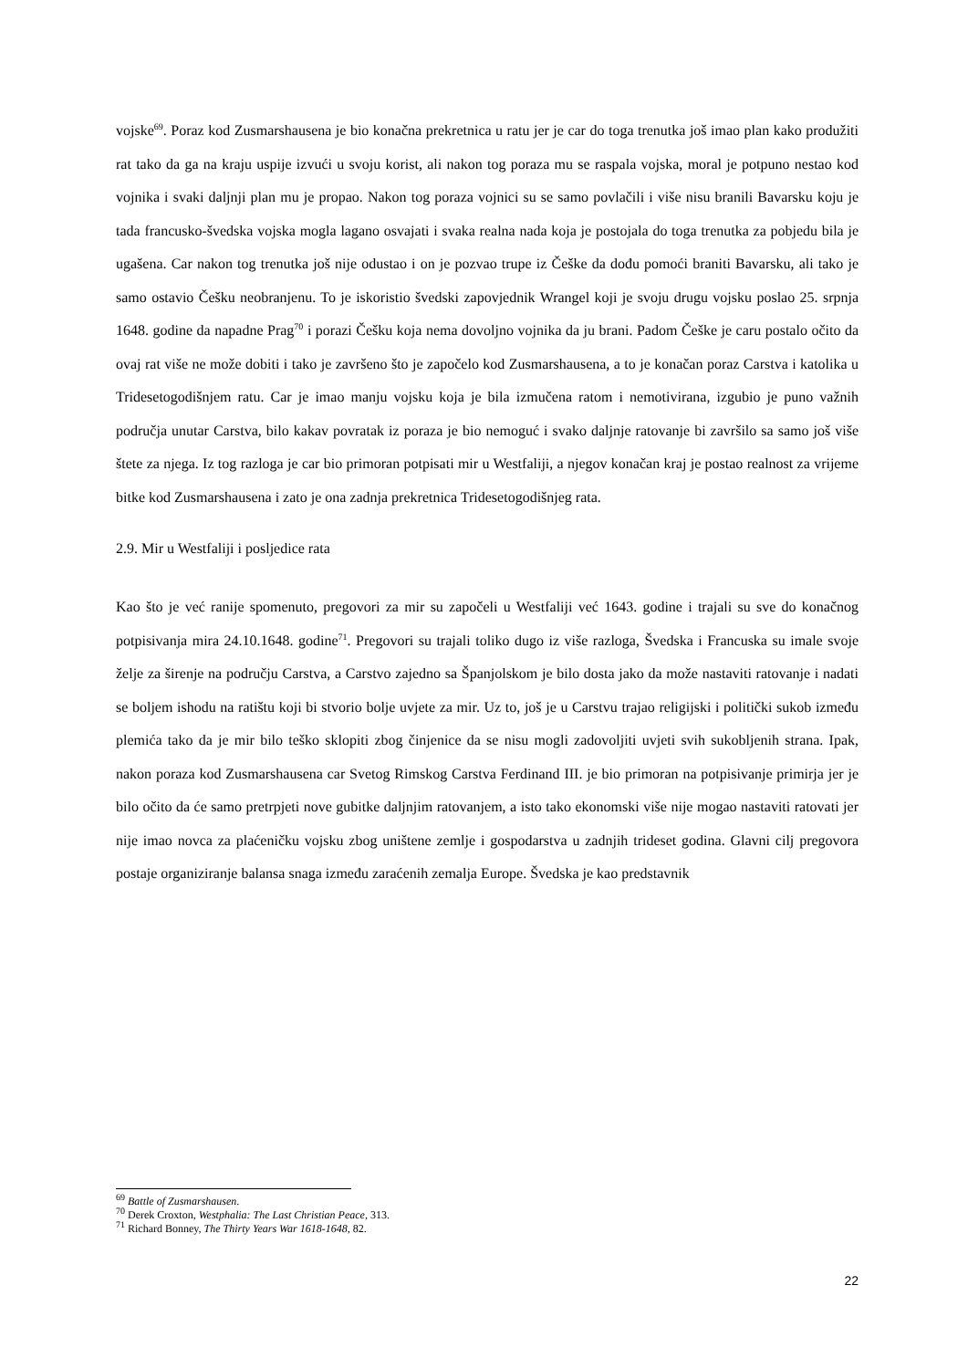vojske<sup>69</sup>. Poraz kod Zusmarshausena je bio konačna prekretnica u ratu jer je car do toga trenutka još imao plan kako produžiti rat tako da ga na kraju uspije izvući u svoju korist, ali nakon tog poraza mu se raspala vojska, moral je potpuno nestao kod vojnika i svaki daljnji plan mu je propao. Nakon tog poraza vojnici su se samo povlačili i više nisu branili Bavarsku koju je tada francusko-švedska vojska mogla lagano osvajati i svaka realna nada koja je postojala do toga trenutka za pobjedu bila je ugašena. Car nakon tog trenutka još nije odustao i on je pozvao trupe iz Češke da dođu pomoći braniti Bavarsku, ali tako je samo ostavio Češku neobranjenu. To je iskoristio švedski zapovjednik Wrangel koji je svoju drugu vojsku poslao 25. srpnja 1648. godine da napadne Prag<sup>70</sup> i porazi Češku koja nema dovoljno vojnika da ju brani. Padom Češke je caru postalo očito da ovaj rat više ne može dobiti i tako je završeno što je započelo kod Zusmarshausena, a to je konačan poraz Carstva i katolika u Tridesetogodišnjem ratu. Car je imao manju vojsku koja je bila izmučena ratom i nemotivirana, izgubio je puno važnih područja unutar Carstva, bilo kakav povratak iz poraza je bio nemoguć i svako daljnje ratovanje bi završilo sa samo još više štete za njega. Iz tog razloga je car bio primoran potpisati mir u Westfaliji, a njegov konačan kraj je postao realnost za vrijeme bitke kod Zusmarshausena i zato je ona zadnja prekretnica Tridesetogodišnjeg rata.
2.9. Mir u Westfaliji i posljedice rata
Kao što je već ranije spomenuto, pregovori za mir su započeli u Westfaliji već 1643. godine i trajali su sve do konačnog potpisivanja mira 24.10.1648. godine<sup>71</sup>. Pregovori su trajali toliko dugo iz više razloga, Švedska i Francuska su imale svoje želje za širenje na području Carstva, a Carstvo zajedno sa Španjolskom je bilo dosta jako da može nastaviti ratovanje i nadati se boljem ishodu na ratištu koji bi stvorio bolje uvjete za mir. Uz to, još je u Carstvu trajao religijski i politički sukob između plemića tako da je mir bilo teško sklopiti zbog činjenice da se nisu mogli zadovoljiti uvjeti svih sukobljenih strana. Ipak, nakon poraza kod Zusmarshausena car Svetog Rimskog Carstva Ferdinand III. je bio primoran na potpisivanje primirja jer je bilo očito da će samo pretrpjeti nove gubitke daljnjim ratovanjem, a isto tako ekonomski više nije mogao nastaviti ratovati jer nije imao novca za plaćeničku vojsku zbog uništene zemlje i gospodarstva u zadnjih trideset godina. Glavni cilj pregovora postaje organiziranje balansa snaga između zaraćenih zemalja Europe. Švedska je kao predstavnik
<sup>69</sup> Battle of Zusmarshausen.
<sup>70</sup> Derek Croxton, Westphalia: The Last Christian Peace, 313.
<sup>71</sup> Richard Bonney, The Thirty Years War 1618-1648, 82.
22